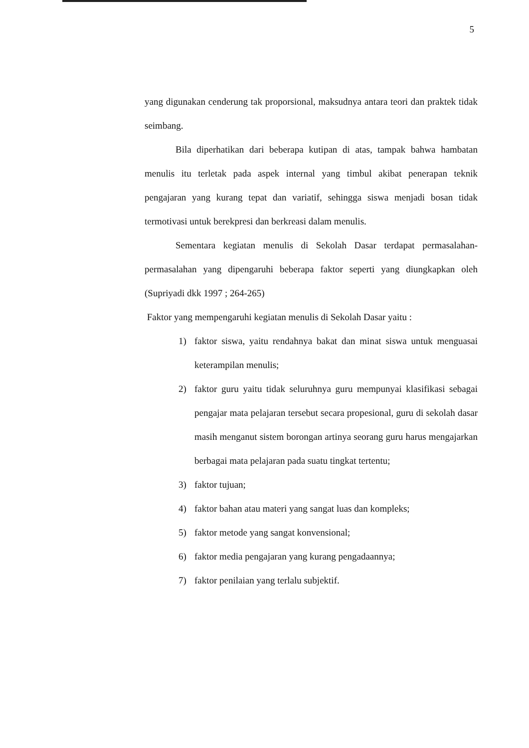5
yang digunakan cenderung tak proporsional, maksudnya antara teori dan praktek tidak seimbang.
Bila diperhatikan dari beberapa kutipan di atas, tampak bahwa hambatan menulis itu terletak pada aspek internal yang timbul akibat penerapan teknik pengajaran yang kurang tepat dan variatif, sehingga siswa menjadi bosan tidak termotivasi untuk berekpresi dan berkreasi dalam menulis.
Sementara kegiatan menulis di Sekolah Dasar terdapat permasalahan-permasalahan yang dipengaruhi beberapa faktor seperti yang diungkapkan oleh (Supriyadi dkk 1997 ; 264-265)
Faktor yang mempengaruhi kegiatan menulis di Sekolah Dasar yaitu :
1) faktor siswa, yaitu rendahnya bakat dan minat siswa untuk menguasai keterampilan menulis;
2) faktor guru yaitu tidak seluruhnya guru mempunyai klasifikasi sebagai pengajar mata pelajaran tersebut secara propesional, guru di sekolah dasar masih menganut sistem borongan artinya seorang guru harus mengajarkan berbagai mata pelajaran pada suatu tingkat tertentu;
3) faktor tujuan;
4) faktor bahan atau materi yang sangat luas dan kompleks;
5) faktor metode yang sangat konvensional;
6) faktor media pengajaran yang kurang pengadaannya;
7) faktor penilaian yang terlalu subjektif.